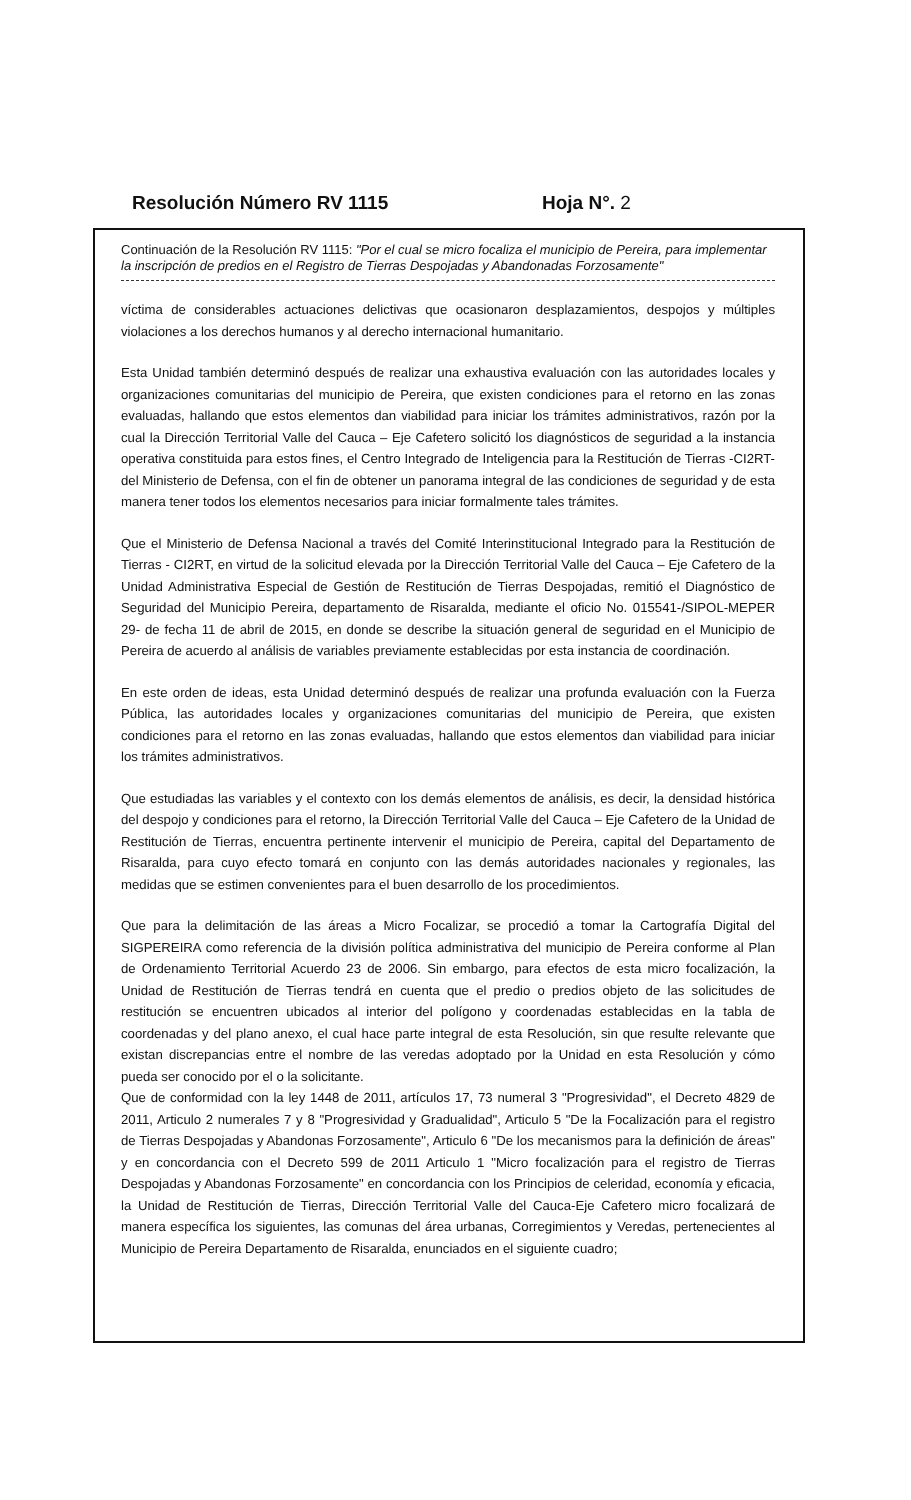Resolución Número RV 1115 Hoja N°. 2
Continuación de la Resolución RV 1115: "Por el cual se micro focaliza el municipio de Pereira, para implementar la inscripción de predios en el Registro de Tierras Despojadas y Abandonadas Forzosamente"
víctima de considerables actuaciones delictivas que ocasionaron desplazamientos, despojos y múltiples violaciones a los derechos humanos y al derecho internacional humanitario.
Esta Unidad también determinó después de realizar una exhaustiva evaluación con las autoridades locales y organizaciones comunitarias del municipio de Pereira, que existen condiciones para el retorno en las zonas evaluadas, hallando que estos elementos dan viabilidad para iniciar los trámites administrativos, razón por la cual la Dirección Territorial Valle del Cauca – Eje Cafetero solicitó los diagnósticos de seguridad a la instancia operativa constituida para estos fines, el Centro Integrado de Inteligencia para la Restitución de Tierras -CI2RT- del Ministerio de Defensa, con el fin de obtener un panorama integral de las condiciones de seguridad y de esta manera tener todos los elementos necesarios para iniciar formalmente tales trámites.
Que el Ministerio de Defensa Nacional a través del Comité Interinstitucional Integrado para la Restitución de Tierras - CI2RT, en virtud de la solicitud elevada por la Dirección Territorial Valle del Cauca – Eje Cafetero de la Unidad Administrativa Especial de Gestión de Restitución de Tierras Despojadas, remitió el Diagnóstico de Seguridad del Municipio Pereira, departamento de Risaralda, mediante el oficio No. 015541-/SIPOL-MEPER 29- de fecha 11 de abril de 2015, en donde se describe la situación general de seguridad en el Municipio de Pereira de acuerdo al análisis de variables previamente establecidas por esta instancia de coordinación.
En este orden de ideas, esta Unidad determinó después de realizar una profunda evaluación con la Fuerza Pública, las autoridades locales y organizaciones comunitarias del municipio de Pereira, que existen condiciones para el retorno en las zonas evaluadas, hallando que estos elementos dan viabilidad para iniciar los trámites administrativos.
Que estudiadas las variables y el contexto con los demás elementos de análisis, es decir, la densidad histórica del despojo y condiciones para el retorno, la Dirección Territorial Valle del Cauca – Eje Cafetero de la Unidad de Restitución de Tierras, encuentra pertinente intervenir el municipio de Pereira, capital del Departamento de Risaralda, para cuyo efecto tomará en conjunto con las demás autoridades nacionales y regionales, las medidas que se estimen convenientes para el buen desarrollo de los procedimientos.
Que para la delimitación de las áreas a Micro Focalizar, se procedió a tomar la Cartografía Digital del SIGPEREIRA como referencia de la división política administrativa del municipio de Pereira conforme al Plan de Ordenamiento Territorial Acuerdo 23 de 2006. Sin embargo, para efectos de esta micro focalización, la Unidad de Restitución de Tierras tendrá en cuenta que el predio o predios objeto de las solicitudes de restitución se encuentren ubicados al interior del polígono y coordenadas establecidas en la tabla de coordenadas y del plano anexo, el cual hace parte integral de esta Resolución, sin que resulte relevante que existan discrepancias entre el nombre de las veredas adoptado por la Unidad en esta Resolución y cómo pueda ser conocido por el o la solicitante.
Que de conformidad con la ley 1448 de 2011, artículos 17, 73 numeral 3 "Progresividad", el Decreto 4829 de 2011, Articulo 2 numerales 7 y 8 "Progresividad y Gradualidad", Articulo 5 "De la Focalización para el registro de Tierras Despojadas y Abandonas Forzosamente", Articulo 6 "De los mecanismos para la definición de áreas" y en concordancia con el Decreto 599 de 2011 Articulo 1 "Micro focalización para el registro de Tierras Despojadas y Abandonas Forzosamente" en concordancia con los Principios de celeridad, economía y eficacia, la Unidad de Restitución de Tierras, Dirección Territorial Valle del Cauca-Eje Cafetero micro focalizará de manera específica los siguientes, las comunas del área urbanas, Corregimientos y Veredas, pertenecientes al Municipio de Pereira Departamento de Risaralda, enunciados en el siguiente cuadro;